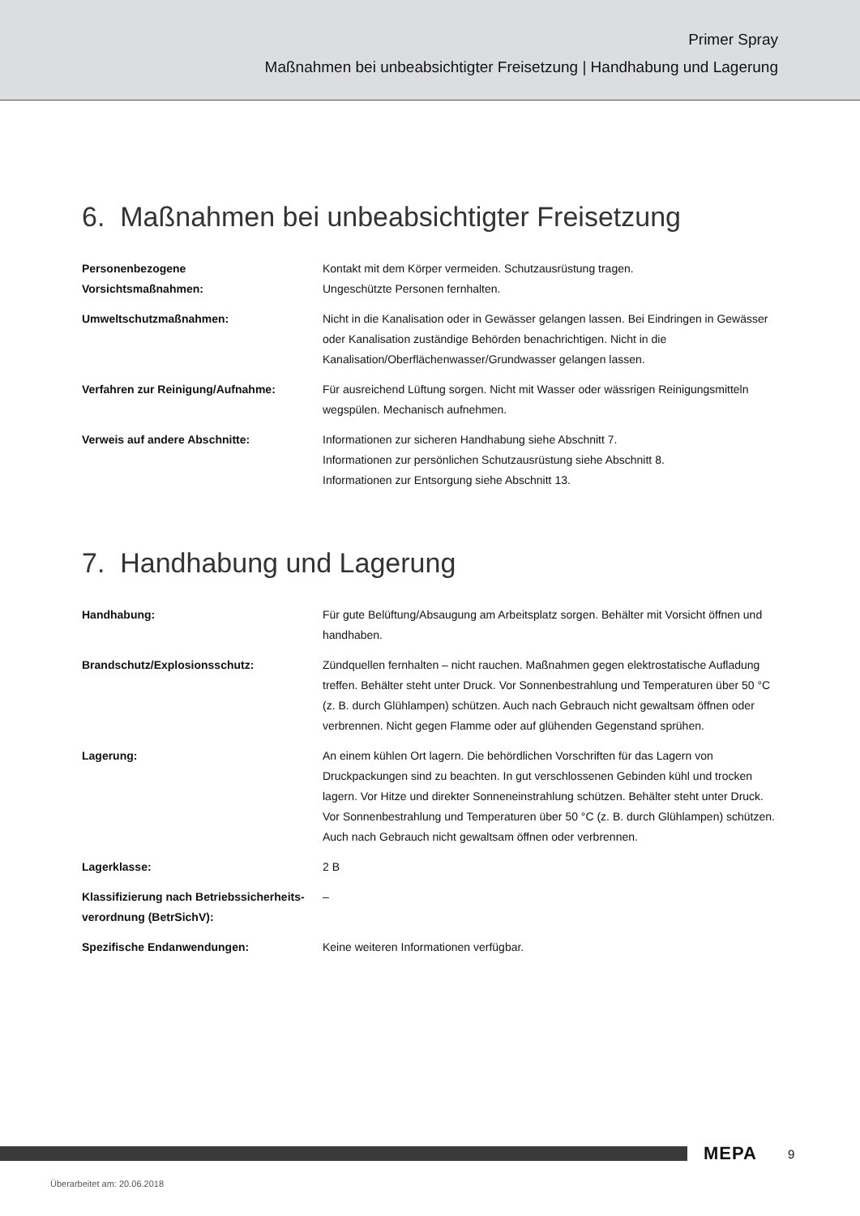Primer Spray
Maßnahmen bei unbeabsichtigter Freisetzung | Handhabung und Lagerung
6. Maßnahmen bei unbeabsichtigter Freisetzung
Personenbezogene
Vorsichtsmaßnahmen:
Kontakt mit dem Körper vermeiden. Schutzausrüstung tragen.
Ungeschützte Personen fernhalten.
Umweltschutzmaßnahmen: Nicht in die Kanalisation oder in Gewässer gelangen lassen. Bei Eindringen in Gewässer oder Kanalisation zuständige Behörden benachrichtigen. Nicht in die Kanalisation/Oberflächenwasser/Grundwasser gelangen lassen.
Verfahren zur Reinigung/Aufnahme: Für ausreichend Lüftung sorgen. Nicht mit Wasser oder wässrigen Reinigungsmitteln wegspülen. Mechanisch aufnehmen.
Verweis auf andere Abschnitte: Informationen zur sicheren Handhabung siehe Abschnitt 7.
Informationen zur persönlichen Schutzausrüstung siehe Abschnitt 8.
Informationen zur Entsorgung siehe Abschnitt 13.
7. Handhabung und Lagerung
Handhabung: Für gute Belüftung/Absaugung am Arbeitsplatz sorgen. Behälter mit Vorsicht öffnen und handhaben.
Brandschutz/Explosionsschutz: Zündquellen fernhalten – nicht rauchen. Maßnahmen gegen elektrostatische Aufladung treffen. Behälter steht unter Druck. Vor Sonnenbestrahlung und Temperaturen über 50 °C (z. B. durch Glühlampen) schützen. Auch nach Gebrauch nicht gewaltsam öffnen oder verbrennen. Nicht gegen Flamme oder auf glühenden Gegenstand sprühen.
Lagerung: An einem kühlen Ort lagern. Die behördlichen Vorschriften für das Lagern von Druckpackungen sind zu beachten. In gut verschlossenen Gebinden kühl und trocken lagern. Vor Hitze und direkter Sonneneinstrahlung schützen. Behälter steht unter Druck. Vor Sonnenbestrahlung und Temperaturen über 50 °C (z. B. durch Glühlampen) schützen. Auch nach Gebrauch nicht gewaltsam öffnen oder verbrennen.
Lagerklasse: 2 B
Klassifizierung nach Betriebssicherheits-verordnung (BetrSichV):
–
Spezifische Endanwendungen: Keine weiteren Informationen verfügbar.
MEPA 9
Überarbeitet am: 20.06.2018